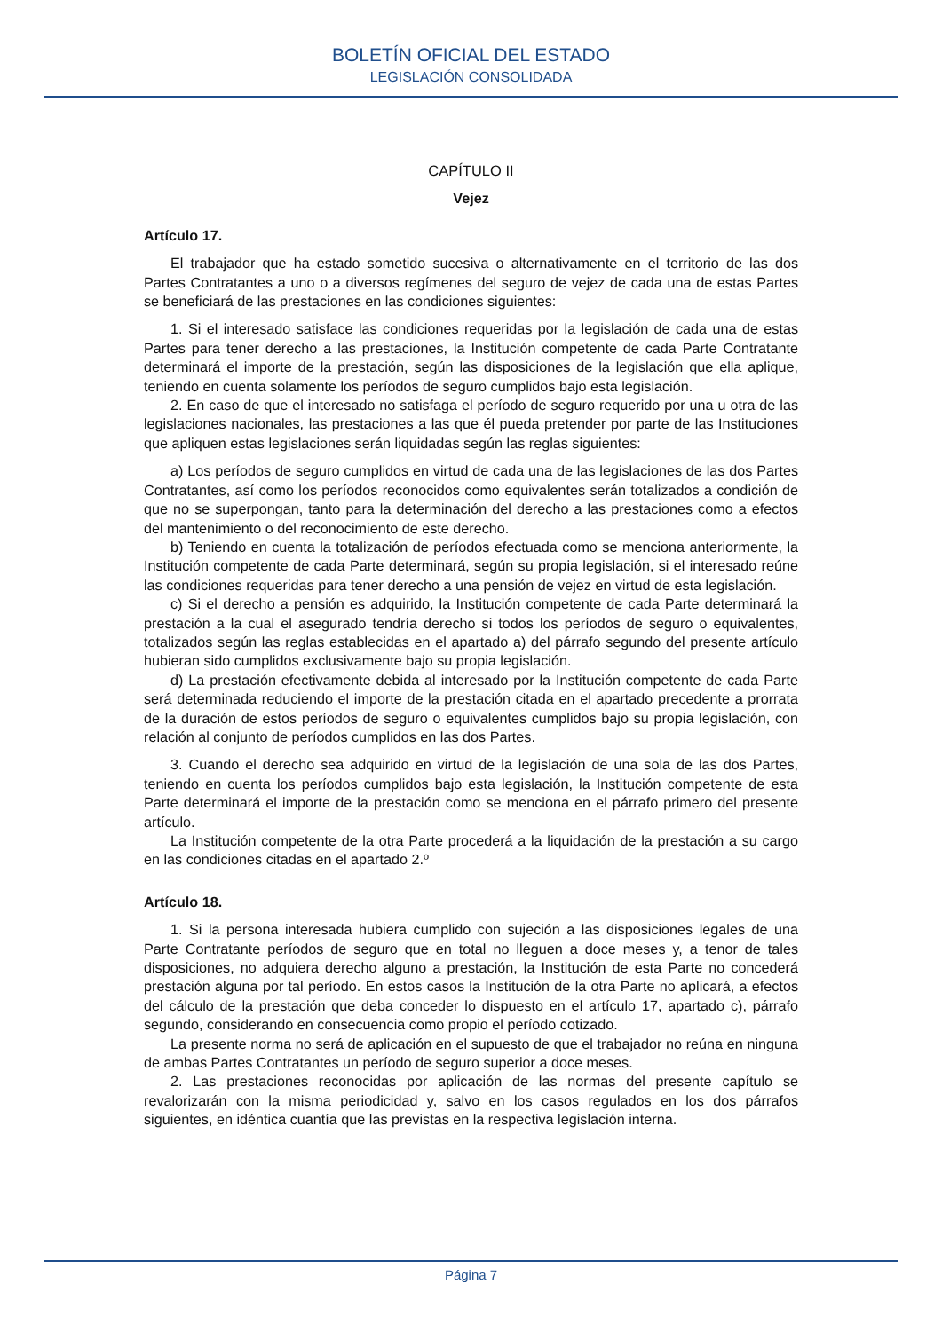BOLETÍN OFICIAL DEL ESTADO
LEGISLACIÓN CONSOLIDADA
CAPÍTULO II
Vejez
Artículo 17.
El trabajador que ha estado sometido sucesiva o alternativamente en el territorio de las dos Partes Contratantes a uno o a diversos regímenes del seguro de vejez de cada una de estas Partes se beneficiará de las prestaciones en las condiciones siguientes:
1. Si el interesado satisface las condiciones requeridas por la legislación de cada una de estas Partes para tener derecho a las prestaciones, la Institución competente de cada Parte Contratante determinará el importe de la prestación, según las disposiciones de la legislación que ella aplique, teniendo en cuenta solamente los períodos de seguro cumplidos bajo esta legislación.
2. En caso de que el interesado no satisfaga el período de seguro requerido por una u otra de las legislaciones nacionales, las prestaciones a las que él pueda pretender por parte de las Instituciones que apliquen estas legislaciones serán liquidadas según las reglas siguientes:
a) Los períodos de seguro cumplidos en virtud de cada una de las legislaciones de las dos Partes Contratantes, así como los períodos reconocidos como equivalentes serán totalizados a condición de que no se superpongan, tanto para la determinación del derecho a las prestaciones como a efectos del mantenimiento o del reconocimiento de este derecho.
b) Teniendo en cuenta la totalización de períodos efectuada como se menciona anteriormente, la Institución competente de cada Parte determinará, según su propia legislación, si el interesado reúne las condiciones requeridas para tener derecho a una pensión de vejez en virtud de esta legislación.
c) Si el derecho a pensión es adquirido, la Institución competente de cada Parte determinará la prestación a la cual el asegurado tendría derecho si todos los períodos de seguro o equivalentes, totalizados según las reglas establecidas en el apartado a) del párrafo segundo del presente artículo hubieran sido cumplidos exclusivamente bajo su propia legislación.
d) La prestación efectivamente debida al interesado por la Institución competente de cada Parte será determinada reduciendo el importe de la prestación citada en el apartado precedente a prorrata de la duración de estos períodos de seguro o equivalentes cumplidos bajo su propia legislación, con relación al conjunto de períodos cumplidos en las dos Partes.
3. Cuando el derecho sea adquirido en virtud de la legislación de una sola de las dos Partes, teniendo en cuenta los períodos cumplidos bajo esta legislación, la Institución competente de esta Parte determinará el importe de la prestación como se menciona en el párrafo primero del presente artículo.
La Institución competente de la otra Parte procederá a la liquidación de la prestación a su cargo en las condiciones citadas en el apartado 2.º
Artículo 18.
1. Si la persona interesada hubiera cumplido con sujeción a las disposiciones legales de una Parte Contratante períodos de seguro que en total no lleguen a doce meses y, a tenor de tales disposiciones, no adquiera derecho alguno a prestación, la Institución de esta Parte no concederá prestación alguna por tal período. En estos casos la Institución de la otra Parte no aplicará, a efectos del cálculo de la prestación que deba conceder lo dispuesto en el artículo 17, apartado c), párrafo segundo, considerando en consecuencia como propio el período cotizado.
La presente norma no será de aplicación en el supuesto de que el trabajador no reúna en ninguna de ambas Partes Contratantes un período de seguro superior a doce meses.
2. Las prestaciones reconocidas por aplicación de las normas del presente capítulo se revalorizarán con la misma periodicidad y, salvo en los casos regulados en los dos párrafos siguientes, en idéntica cuantía que las previstas en la respectiva legislación interna.
Página 7